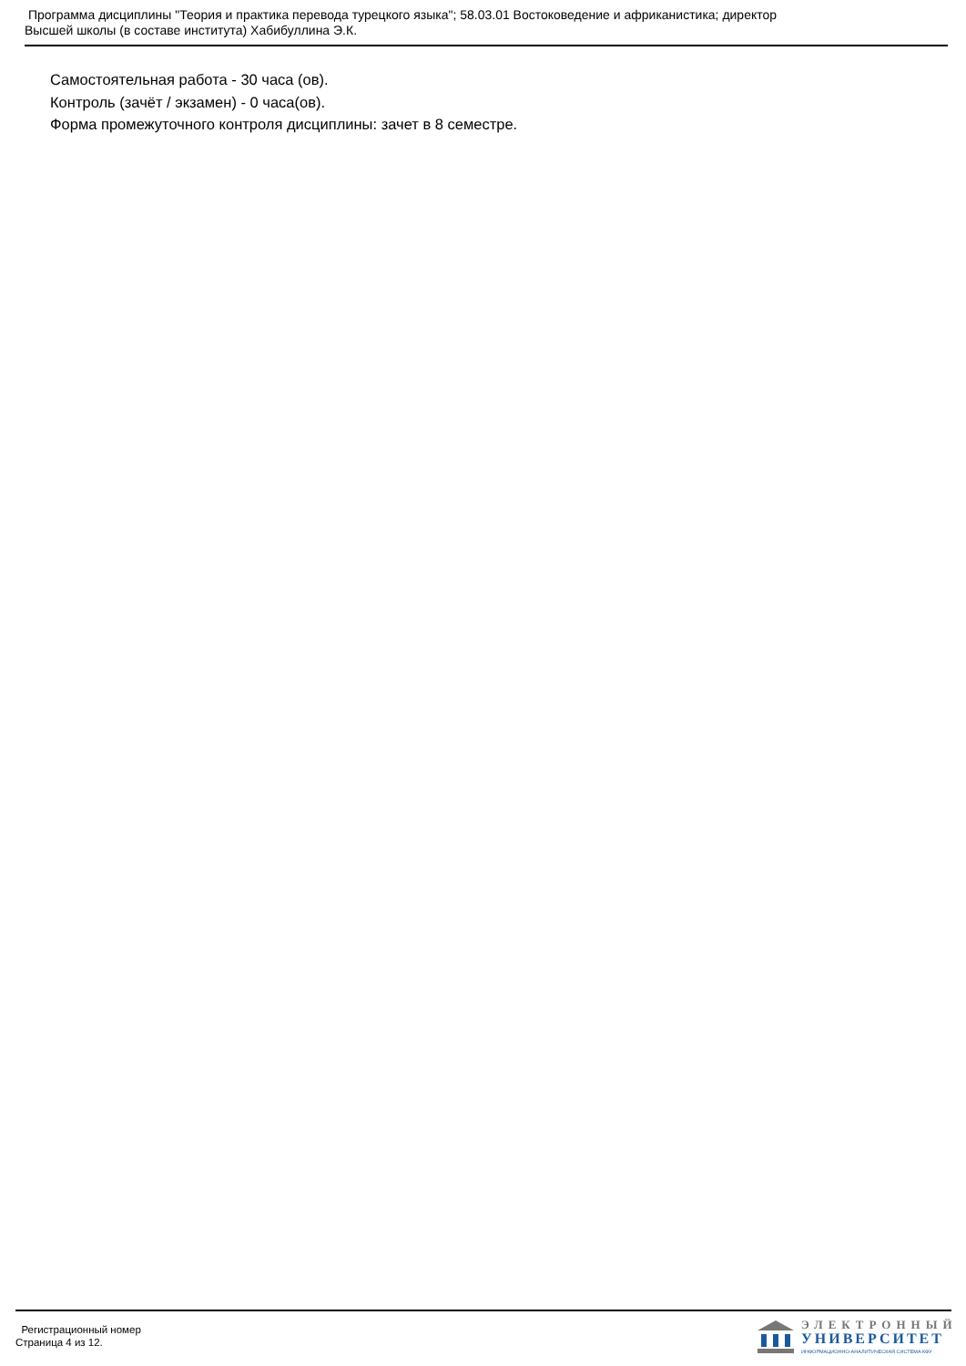Программа дисциплины "Теория и практика перевода турецкого языка"; 58.03.01 Востоковедение и африканистика; директор
Высшей школы (в составе института) Хабибуллина Э.К.
Самостоятельная работа - 30 часа (ов).
Контроль (зачёт / экзамен) - 0 часа(ов).
Форма промежуточного контроля дисциплины: зачет в 8 семестре.
Регистрационный номер
Страница 4 из 12.
ЭЛЕКТРОННЫЙ
УНИВЕРСИТЕТ
ИНФОРМАЦИОННО-АНАЛИТИЧЕСКАЯ СИСТЕМА КФУ